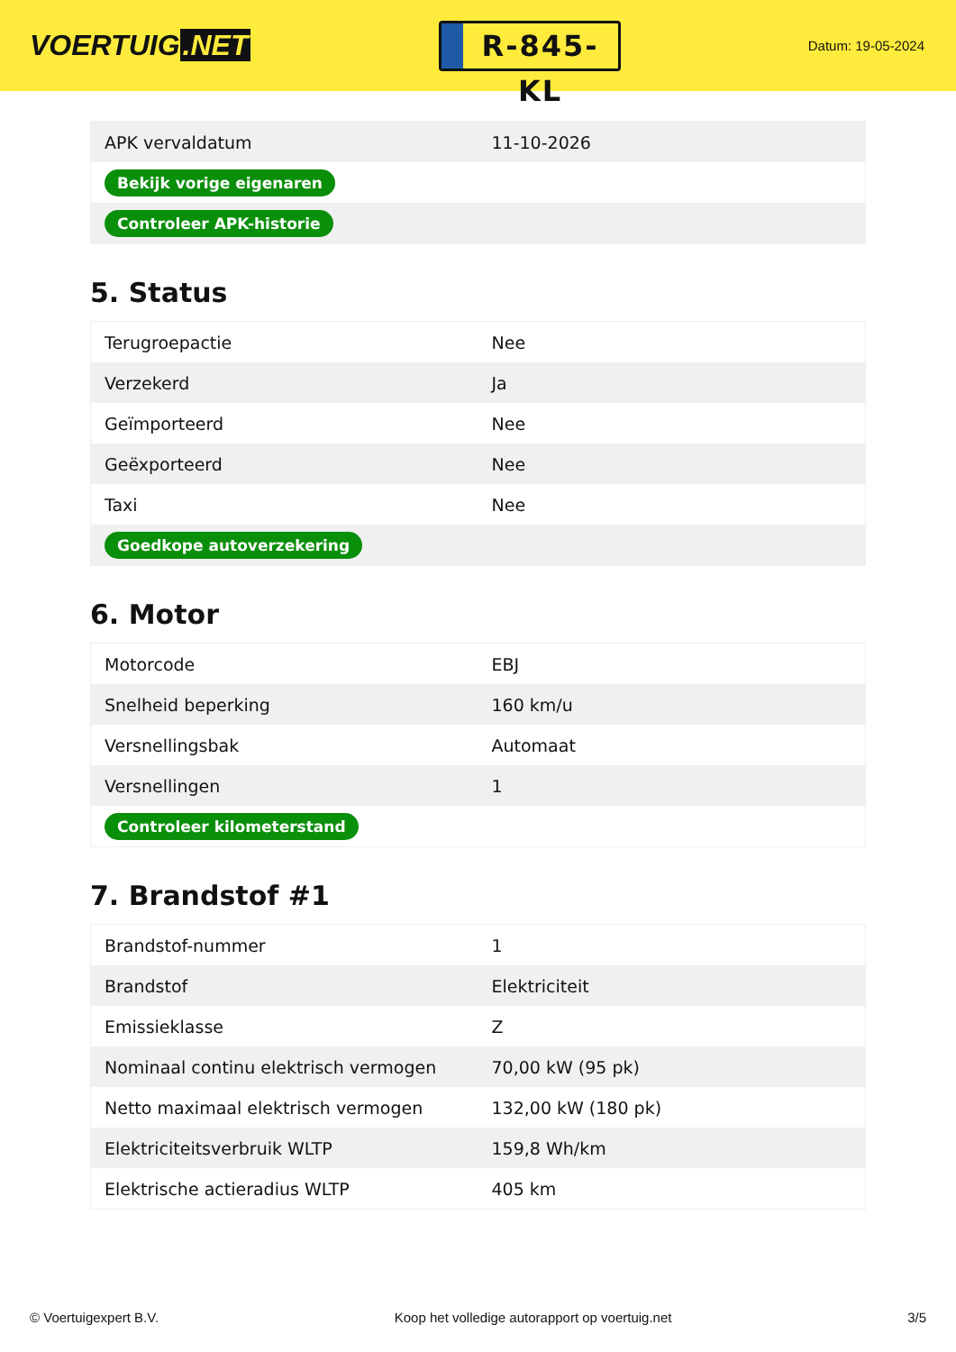VOERTUIG.NET
R-845-KL
Datum: 19-05-2024
| APK vervaldatum | 11-10-2026 |
| Bekijk vorige eigenaren | |
| Controleer APK-historie | |
5. Status
| Terugroepactie | Nee |
| Verzekerd | Ja |
| Geïmporteerd | Nee |
| Geëxporteerd | Nee |
| Taxi | Nee |
| Goedkope autoverzekering | |
6. Motor
| Motorcode | EBJ |
| Snelheid beperking | 160 km/u |
| Versnellingsbak | Automaat |
| Versnellingen | 1 |
| Controleer kilometerstand | |
7. Brandstof #1
| Brandstof-nummer | 1 |
| Brandstof | Elektriciteit |
| Emissieklasse | Z |
| Nominaal continu elektrisch vermogen | 70,00 kW (95 pk) |
| Netto maximaal elektrisch vermogen | 132,00 kW (180 pk) |
| Elektriciteitsverbruik WLTP | 159,8 Wh/km |
| Elektrische actieradius WLTP | 405 km |
© Voertuigexpert B.V. Koop het volledige autorapport op voertuig.net 3/5